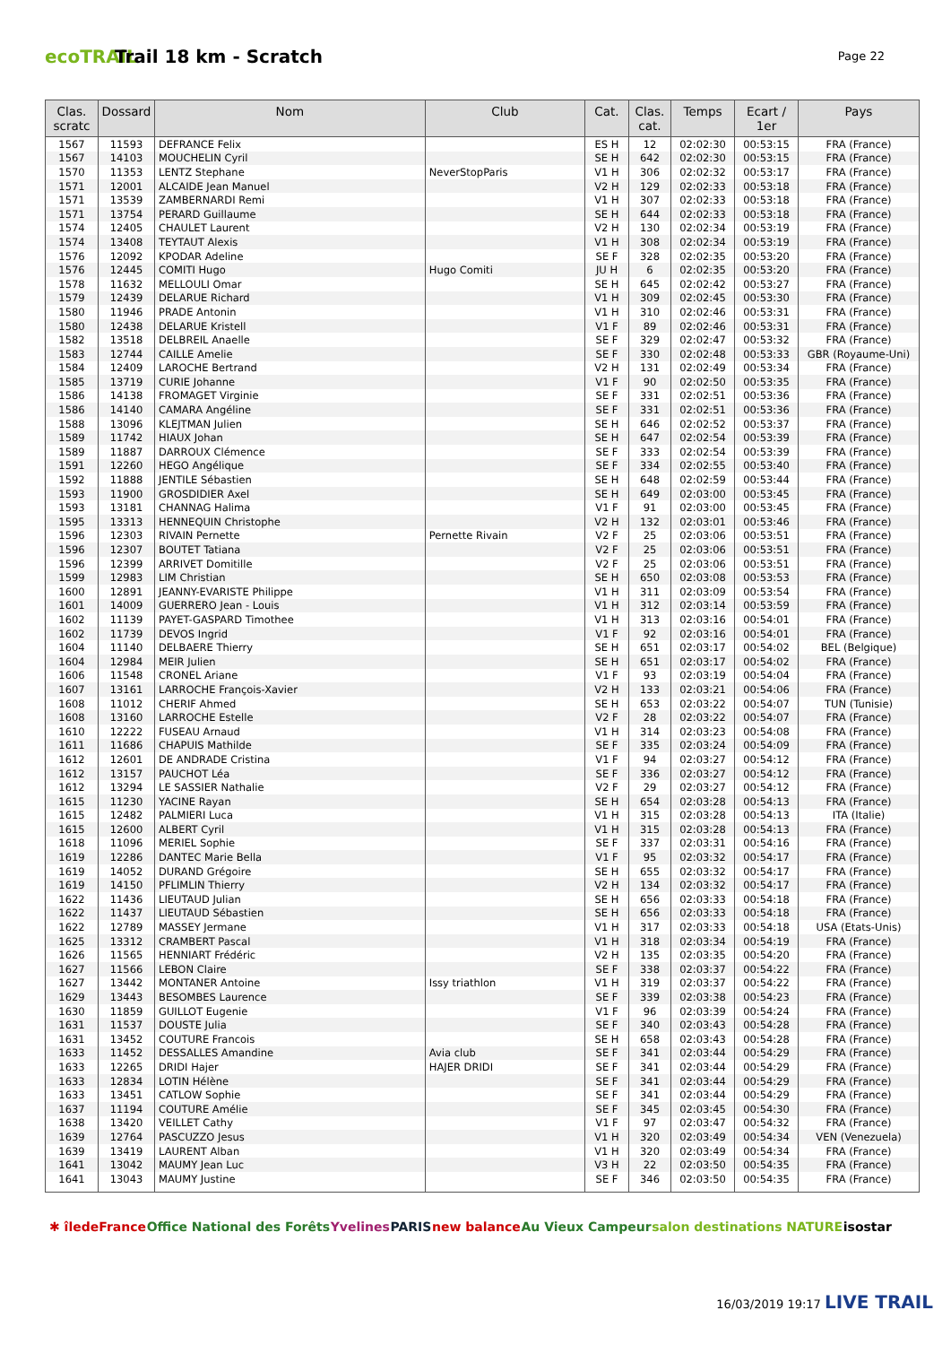ecoTRAIL
Trail 18 km - Scratch
Page 22
| Clas. scratc | Dossard | Nom | Club | Cat. | Clas. cat. | Temps | Ecart / 1er | Pays |
| --- | --- | --- | --- | --- | --- | --- | --- | --- |
| 1567 | 11593 | DEFRANCE Felix | | ES H | 12 | 02:02:30 | 00:53:15 | FRA (France) |
| 1567 | 14103 | MOUCHELIN Cyril | | SE H | 642 | 02:02:30 | 00:53:15 | FRA (France) |
| 1570 | 11353 | LENTZ Stephane | NeverStopParis | V1 H | 306 | 02:02:32 | 00:53:17 | FRA (France) |
| 1571 | 12001 | ALCAIDE Jean Manuel | | V2 H | 129 | 02:02:33 | 00:53:18 | FRA (France) |
| 1571 | 13539 | ZAMBERNARDI Remi | | V1 H | 307 | 02:02:33 | 00:53:18 | FRA (France) |
| 1571 | 13754 | PERARD Guillaume | | SE H | 644 | 02:02:33 | 00:53:18 | FRA (France) |
| 1574 | 12405 | CHAULET Laurent | | V2 H | 130 | 02:02:34 | 00:53:19 | FRA (France) |
| 1574 | 13408 | TEYTAUT Alexis | | V1 H | 308 | 02:02:34 | 00:53:19 | FRA (France) |
| 1576 | 12092 | KPODAR Adeline | | SE F | 328 | 02:02:35 | 00:53:20 | FRA (France) |
| 1576 | 12445 | COMITI Hugo | Hugo Comiti | JU H | 6 | 02:02:35 | 00:53:20 | FRA (France) |
| 1578 | 11632 | MELLOULI Omar | | SE H | 645 | 02:02:42 | 00:53:27 | FRA (France) |
| 1579 | 12439 | DELARUE Richard | | V1 H | 309 | 02:02:45 | 00:53:30 | FRA (France) |
| 1580 | 11946 | PRADE Antonin | | V1 H | 310 | 02:02:46 | 00:53:31 | FRA (France) |
| 1580 | 12438 | DELARUE Kristell | | V1 F | 89 | 02:02:46 | 00:53:31 | FRA (France) |
| 1582 | 13518 | DELBREIL Anaelle | | SE F | 329 | 02:02:47 | 00:53:32 | FRA (France) |
| 1583 | 12744 | CAILLE Amelie | | SE F | 330 | 02:02:48 | 00:53:33 | GBR (Royaume-Uni) |
| 1584 | 12409 | LAROCHE Bertrand | | V2 H | 131 | 02:02:49 | 00:53:34 | FRA (France) |
| 1585 | 13719 | CURIE Johanne | | V1 F | 90 | 02:02:50 | 00:53:35 | FRA (France) |
| 1586 | 14138 | FROMAGET Virginie | | SE F | 331 | 02:02:51 | 00:53:36 | FRA (France) |
| 1586 | 14140 | CAMARA Angéline | | SE F | 331 | 02:02:51 | 00:53:36 | FRA (France) |
| 1588 | 13096 | KLEJTMAN Julien | | SE H | 646 | 02:02:52 | 00:53:37 | FRA (France) |
| 1589 | 11742 | HIAUX Johan | | SE H | 647 | 02:02:54 | 00:53:39 | FRA (France) |
| 1589 | 11887 | DARROUX Clémence | | SE F | 333 | 02:02:54 | 00:53:39 | FRA (France) |
| 1591 | 12260 | HEGO Angélique | | SE F | 334 | 02:02:55 | 00:53:40 | FRA (France) |
| 1592 | 11888 | JENTILE Sébastien | | SE H | 648 | 02:02:59 | 00:53:44 | FRA (France) |
| 1593 | 11900 | GROSDIDIER Axel | | SE H | 649 | 02:03:00 | 00:53:45 | FRA (France) |
| 1593 | 13181 | CHANNAG Halima | | V1 F | 91 | 02:03:00 | 00:53:45 | FRA (France) |
| 1595 | 13313 | HENNEQUIN Christophe | | V2 H | 132 | 02:03:01 | 00:53:46 | FRA (France) |
| 1596 | 12303 | RIVAIN Pernette | Pernette Rivain | V2 F | 25 | 02:03:06 | 00:53:51 | FRA (France) |
| 1596 | 12307 | BOUTET Tatiana | | V2 F | 25 | 02:03:06 | 00:53:51 | FRA (France) |
| 1596 | 12399 | ARRIVET Domitille | | V2 F | 25 | 02:03:06 | 00:53:51 | FRA (France) |
| 1599 | 12983 | LIM Christian | | SE H | 650 | 02:03:08 | 00:53:53 | FRA (France) |
| 1600 | 12891 | JEANNY-EVARISTE Philippe | | V1 H | 311 | 02:03:09 | 00:53:54 | FRA (France) |
| 1601 | 14009 | GUERRERO Jean - Louis | | V1 H | 312 | 02:03:14 | 00:53:59 | FRA (France) |
| 1602 | 11139 | PAYET-GASPARD Timothee | | V1 H | 313 | 02:03:16 | 00:54:01 | FRA (France) |
| 1602 | 11739 | DEVOS Ingrid | | V1 F | 92 | 02:03:16 | 00:54:01 | FRA (France) |
| 1604 | 11140 | DELBAERE Thierry | | SE H | 651 | 02:03:17 | 00:54:02 | BEL (Belgique) |
| 1604 | 12984 | MEIR Julien | | SE H | 651 | 02:03:17 | 00:54:02 | FRA (France) |
| 1606 | 11548 | CRONEL Ariane | | V1 F | 93 | 02:03:19 | 00:54:04 | FRA (France) |
| 1607 | 13161 | LARROCHE François-Xavier | | V2 H | 133 | 02:03:21 | 00:54:06 | FRA (France) |
| 1608 | 11012 | CHERIF Ahmed | | SE H | 653 | 02:03:22 | 00:54:07 | TUN (Tunisie) |
| 1608 | 13160 | LARROCHE Estelle | | V2 F | 28 | 02:03:22 | 00:54:07 | FRA (France) |
| 1610 | 12222 | FUSEAU Arnaud | | V1 H | 314 | 02:03:23 | 00:54:08 | FRA (France) |
| 1611 | 11686 | CHAPUIS Mathilde | | SE F | 335 | 02:03:24 | 00:54:09 | FRA (France) |
| 1612 | 12601 | DE ANDRADE Cristina | | V1 F | 94 | 02:03:27 | 00:54:12 | FRA (France) |
| 1612 | 13157 | PAUCHOT Léa | | SE F | 336 | 02:03:27 | 00:54:12 | FRA (France) |
| 1612 | 13294 | LE SASSIER Nathalie | | V2 F | 29 | 02:03:27 | 00:54:12 | FRA (France) |
| 1615 | 11230 | YACINE Rayan | | SE H | 654 | 02:03:28 | 00:54:13 | FRA (France) |
| 1615 | 12482 | PALMIERI Luca | | V1 H | 315 | 02:03:28 | 00:54:13 | ITA (Italie) |
| 1615 | 12600 | ALBERT Cyril | | V1 H | 315 | 02:03:28 | 00:54:13 | FRA (France) |
| 1618 | 11096 | MERIEL Sophie | | SE F | 337 | 02:03:31 | 00:54:16 | FRA (France) |
| 1619 | 12286 | DANTEC Marie Bella | | V1 F | 95 | 02:03:32 | 00:54:17 | FRA (France) |
| 1619 | 14052 | DURAND Grégoire | | SE H | 655 | 02:03:32 | 00:54:17 | FRA (France) |
| 1619 | 14150 | PFLIMLIN Thierry | | V2 H | 134 | 02:03:32 | 00:54:17 | FRA (France) |
| 1622 | 11436 | LIEUTAUD Julian | | SE H | 656 | 02:03:33 | 00:54:18 | FRA (France) |
| 1622 | 11437 | LIEUTAUD Sébastien | | SE H | 656 | 02:03:33 | 00:54:18 | FRA (France) |
| 1622 | 12789 | MASSEY Jermane | | V1 H | 317 | 02:03:33 | 00:54:18 | USA (Etats-Unis) |
| 1625 | 13312 | CRAMBERT Pascal | | V1 H | 318 | 02:03:34 | 00:54:19 | FRA (France) |
| 1626 | 11565 | HENNIART Frédéric | | V2 H | 135 | 02:03:35 | 00:54:20 | FRA (France) |
| 1627 | 11566 | LEBON Claire | | SE F | 338 | 02:03:37 | 00:54:22 | FRA (France) |
| 1627 | 13442 | MONTANER Antoine | Issy triathlon | V1 H | 319 | 02:03:37 | 00:54:22 | FRA (France) |
| 1629 | 13443 | BESOMBES Laurence | | SE F | 339 | 02:03:38 | 00:54:23 | FRA (France) |
| 1630 | 11859 | GUILLOT Eugenie | | V1 F | 96 | 02:03:39 | 00:54:24 | FRA (France) |
| 1631 | 11537 | DOUSTE Julia | | SE F | 340 | 02:03:43 | 00:54:28 | FRA (France) |
| 1631 | 13452 | COUTURE Francois | | SE H | 658 | 02:03:43 | 00:54:28 | FRA (France) |
| 1633 | 11452 | DESSALLES Amandine | Avia club | SE F | 341 | 02:03:44 | 00:54:29 | FRA (France) |
| 1633 | 12265 | DRIDI Hajer | HAJER DRIDI | SE F | 341 | 02:03:44 | 00:54:29 | FRA (France) |
| 1633 | 12834 | LOTIN Hélène | | SE F | 341 | 02:03:44 | 00:54:29 | FRA (France) |
| 1633 | 13451 | CATLOW Sophie | | SE F | 341 | 02:03:44 | 00:54:29 | FRA (France) |
| 1637 | 11194 | COUTURE Amélie | | SE F | 345 | 02:03:45 | 00:54:30 | FRA (France) |
| 1638 | 13420 | VEILLET Cathy | | V1 F | 97 | 02:03:47 | 00:54:32 | FRA (France) |
| 1639 | 12764 | PASCUZZO Jesus | | V1 H | 320 | 02:03:49 | 00:54:34 | VEN (Venezuela) |
| 1639 | 13419 | LAURENT Alban | | V1 H | 320 | 02:03:49 | 00:54:34 | FRA (France) |
| 1641 | 13042 | MAUMY Jean Luc | | V3 H | 22 | 02:03:50 | 00:54:35 | FRA (France) |
| 1641 | 13043 | MAUMY Justine | | SE F | 346 | 02:03:50 | 00:54:35 | FRA (France) |
✱ îledeFrance Office National des Forêts Yvelines PARIS new balance Au Vieux Campeur salon destinations NATURE isostar
16/03/2019 19:17 LIVE TRAIL